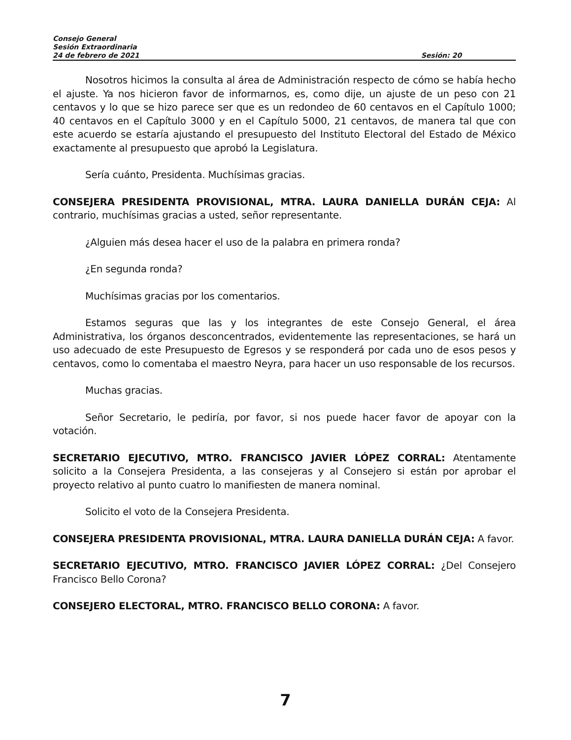Consejo General
Sesión Extraordinaria
24 de febrero de 2021 Sesión: 20
Nosotros hicimos la consulta al área de Administración respecto de cómo se había hecho el ajuste. Ya nos hicieron favor de informarnos, es, como dije, un ajuste de un peso con 21 centavos y lo que se hizo parece ser que es un redondeo de 60 centavos en el Capítulo 1000; 40 centavos en el Capítulo 3000 y en el Capítulo 5000, 21 centavos, de manera tal que con este acuerdo se estaría ajustando el presupuesto del Instituto Electoral del Estado de México exactamente al presupuesto que aprobó la Legislatura.
Sería cuánto, Presidenta. Muchísimas gracias.
CONSEJERA PRESIDENTA PROVISIONAL, MTRA. LAURA DANIELLA DURÁN CEJA: Al contrario, muchísimas gracias a usted, señor representante.
¿Alguien más desea hacer el uso de la palabra en primera ronda?
¿En segunda ronda?
Muchísimas gracias por los comentarios.
Estamos seguras que las y los integrantes de este Consejo General, el área Administrativa, los órganos desconcentrados, evidentemente las representaciones, se hará un uso adecuado de este Presupuesto de Egresos y se responderá por cada uno de esos pesos y centavos, como lo comentaba el maestro Neyra, para hacer un uso responsable de los recursos.
Muchas gracias.
Señor Secretario, le pediría, por favor, si nos puede hacer favor de apoyar con la votación.
SECRETARIO EJECUTIVO, MTRO. FRANCISCO JAVIER LÓPEZ CORRAL: Atentamente solicito a la Consejera Presidenta, a las consejeras y al Consejero si están por aprobar el proyecto relativo al punto cuatro lo manifiesten de manera nominal.
Solicito el voto de la Consejera Presidenta.
CONSEJERA PRESIDENTA PROVISIONAL, MTRA. LAURA DANIELLA DURÁN CEJA: A favor.
SECRETARIO EJECUTIVO, MTRO. FRANCISCO JAVIER LÓPEZ CORRAL: ¿Del Consejero Francisco Bello Corona?
CONSEJERO ELECTORAL, MTRO. FRANCISCO BELLO CORONA: A favor.
7